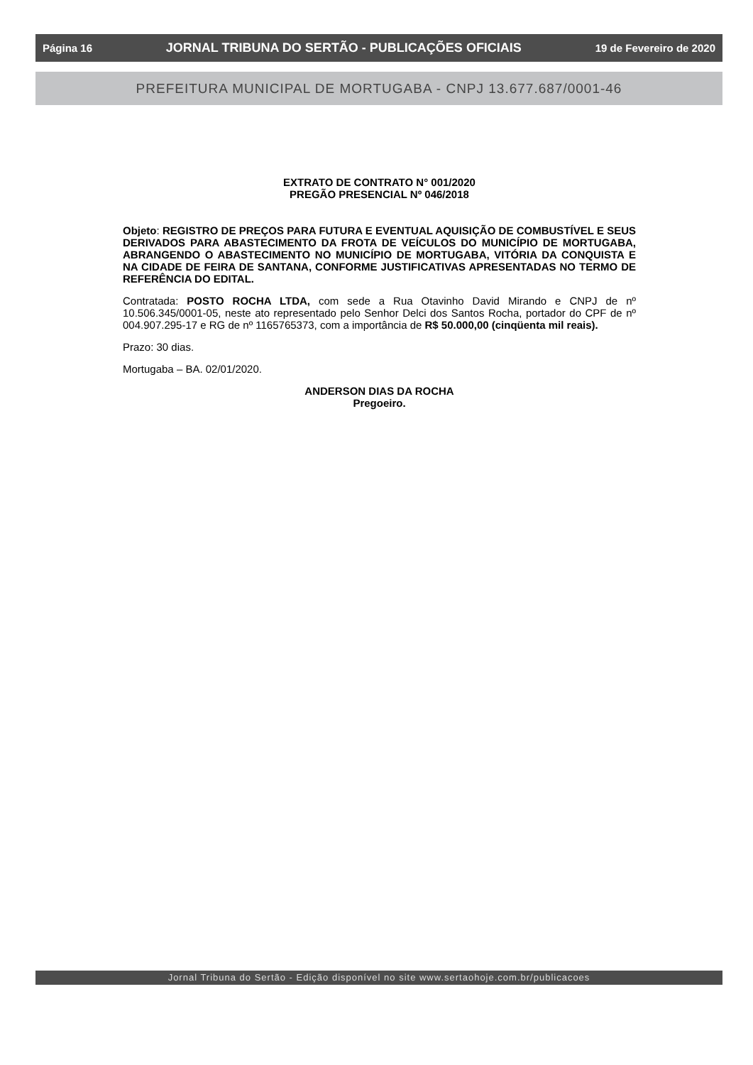Página 16 JORNAL TRIBUNA DO SERTÃO - PUBLICAÇÕES OFICIAIS 19 de Fevereiro de 2020
PREFEITURA MUNICIPAL DE MORTUGABA - CNPJ 13.677.687/0001-46
EXTRATO DE CONTRATO N° 001/2020
PREGÃO PRESENCIAL Nº 046/2018
Objeto: REGISTRO DE PREÇOS PARA FUTURA E EVENTUAL AQUISIÇÃO DE COMBUSTÍVEL E SEUS DERIVADOS PARA ABASTECIMENTO DA FROTA DE VEÍCULOS DO MUNICÍPIO DE MORTUGABA, ABRANGENDO O ABASTECIMENTO NO MUNICÍPIO DE MORTUGABA, VITÓRIA DA CONQUISTA E NA CIDADE DE FEIRA DE SANTANA, CONFORME JUSTIFICATIVAS APRESENTADAS NO TERMO DE REFERÊNCIA DO EDITAL.
Contratada: POSTO ROCHA LTDA, com sede a Rua Otavinho David Mirando e CNPJ de nº 10.506.345/0001-05, neste ato representado pelo Senhor Delci dos Santos Rocha, portador do CPF de nº 004.907.295-17 e RG de nº 1165765373, com a importância de R$ 50.000,00 (cinqüenta mil reais).
Prazo: 30 dias.
Mortugaba – BA. 02/01/2020.
ANDERSON DIAS DA ROCHA
Pregoeiro.
Jornal Tribuna do Sertão - Edição disponível no site www.sertaohoje.com.br/publicacoes